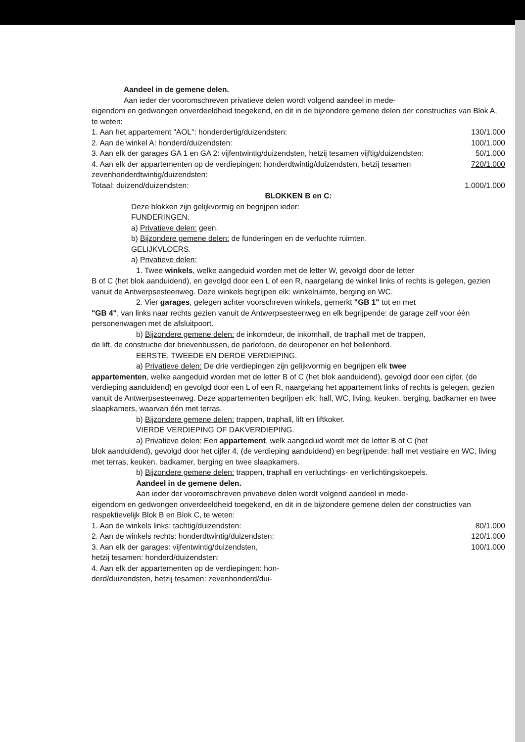Aandeel in de gemene delen.
Aan ieder der vooromschreven privatieve delen wordt volgend aandeel in mede-
eigendom en gedwongen onverdeeldheid toegekend, en dit in de bijzondere gemene delen der constructies van Blok A, te weten:
1. Aan het appartement "AOL": honderdertig/duizendsten: 130/1.000
2. Aan de winkel A: honderd/duizendsten: 100/1.000
3. Aan elk der garages GA 1 en GA 2: vijfentwintig/duizendsten, hetzij tesamen vijftig/duizendsten: 50/1.000
4. Aan elk der appartementen op de verdiepingen: honderdtwintig/duizendsten, hetzij tesamen zevenhonderdtwintig/duizendsten: 720/1.000
Totaal: duizend/duizendsten: 1.000/1.000
BLOKKEN B en C:
Deze blokken zijn gelijkvormig en begrijpen ieder:
FUNDERINGEN.
a) Privatieve delen: geen.
b) Bijzondere gemene delen: de funderingen en de verluchte ruimten.
GELIJKVLOERS.
a) Privatieve delen:
1. Twee winkels, welke aangeduid worden met de letter W, gevolgd door de letter
B of C (het blok aanduidend), en gevolgd door een L of een R, naargelang de winkel links of rechts is gelegen, gezien vanuit de Antwerpsesteenweg. Deze winkels begrijpen elk: winkelruimte, berging en WC.
2. Vier garages, gelegen achter voorschreven winkels, gemerkt "GB 1" tot en met
"GB 4", van links naar rechts gezien vanuit de Antwerpsesteenweg en elk begrijpende: de garage zelf voor één personenwagen met de afsluitpoort.
b) Bijzondere gemene delen: de inkomdeur, de inkomhall, de traphall met de trappen,
de lift, de constructie der brievenbussen, de parlofoon, de deuropener en het bellenbord.
EERSTE, TWEEDE EN DERDE VERDIEPING.
a) Privatieve delen: De drie verdiepingen zijn gelijkvormig en begrijpen elk twee
appartementen, welke aangeduid worden met de letter B of C (het blok aanduidend), gevolgd door een cijfer, (de verdieping aanduidend) en gevolgd door een L of een R, naargelang het appartement links of rechts is gelegen, gezien vanuit de Antwerpsesteenweg. Deze appartementen begrijpen elk: hall, WC, living, keuken, berging, badkamer en twee slaapkamers, waarvan één met terras.
b) Bijzondere gemene delen: trappen, traphall, lift en liftkoker.
VIERDE VERDIEPING OF DAKVERDIEPING.
a) Privatieve delen: Een appartement, welk aangeduid wordt met de letter B of C (het
blok aanduidend), gevolgd door het cijfer 4, (de verdieping aanduidend) en begrijpende: hall met vestiaire en WC, living met terras, keuken, badkamer, berging en twee slaapkamers.
b) Bijzondere gemene delen: trappen, traphall en verluchtings- en verlichtingskoepels.
Aandeel in de gemene delen.
Aan ieder der vooromschreven privatieve delen wordt volgend aandeel in mede-
eigendom en gedwongen onverdeeldheid toegekend, en dit in de bijzondere gemene delen der constructies van respektievelijk Blok B en Blok C, te weten:
1. Aan de winkels links: tachtig/duizendsten: 80/1.000
2. Aan de winkels rechts: honderdtwintig/duizendsten: 120/1.000
3. Aan elk der garages: vijfentwintig/duizendsten,
hetzij tesamen: honderd/duizendsten: 100/1.000
4. Aan elk der appartementen op de verdiepingen: hon-
derd/duizendsten, hetzij tesamen: zevenhonderd/dui-